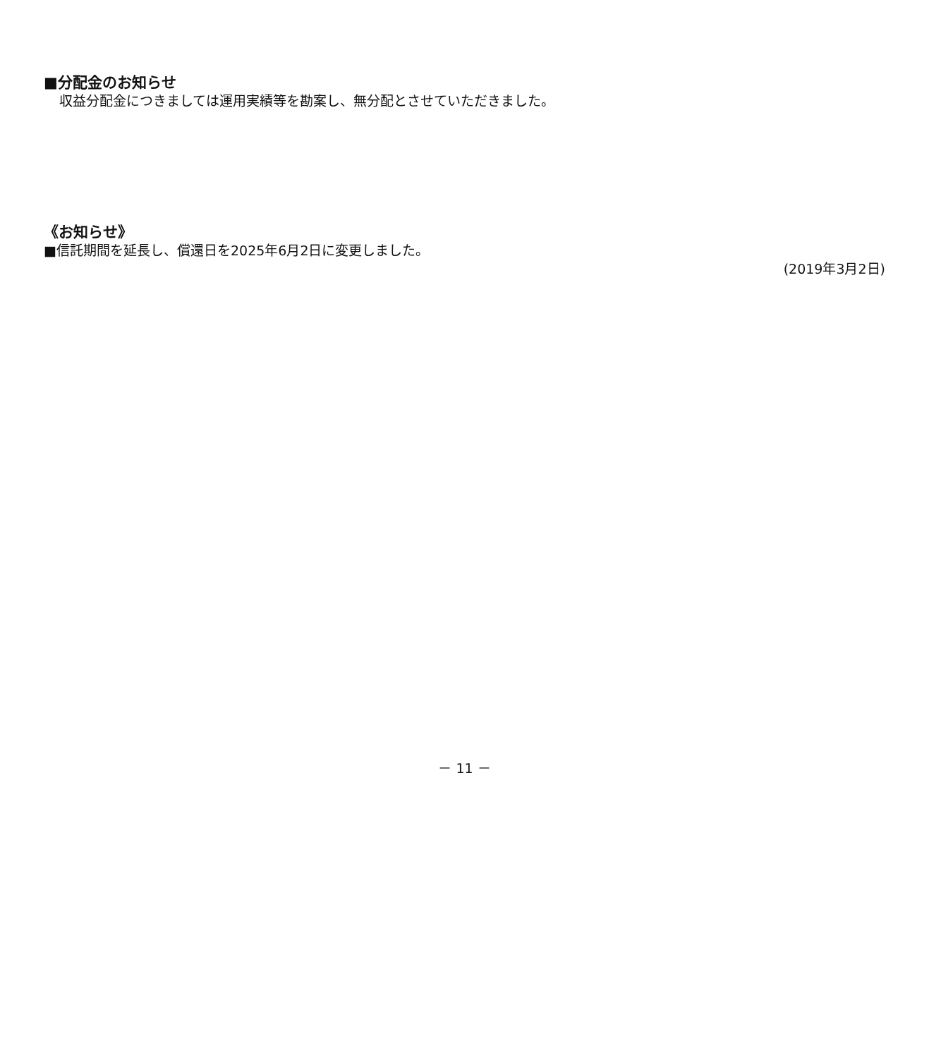■分配金のお知らせ
収益分配金につきましては運用実績等を勘案し、無分配とさせていただきました。
《お知らせ》
■信託期間を延長し、償還日を2025年6月2日に変更しました。
(2019年3月2日)
－ 11 －